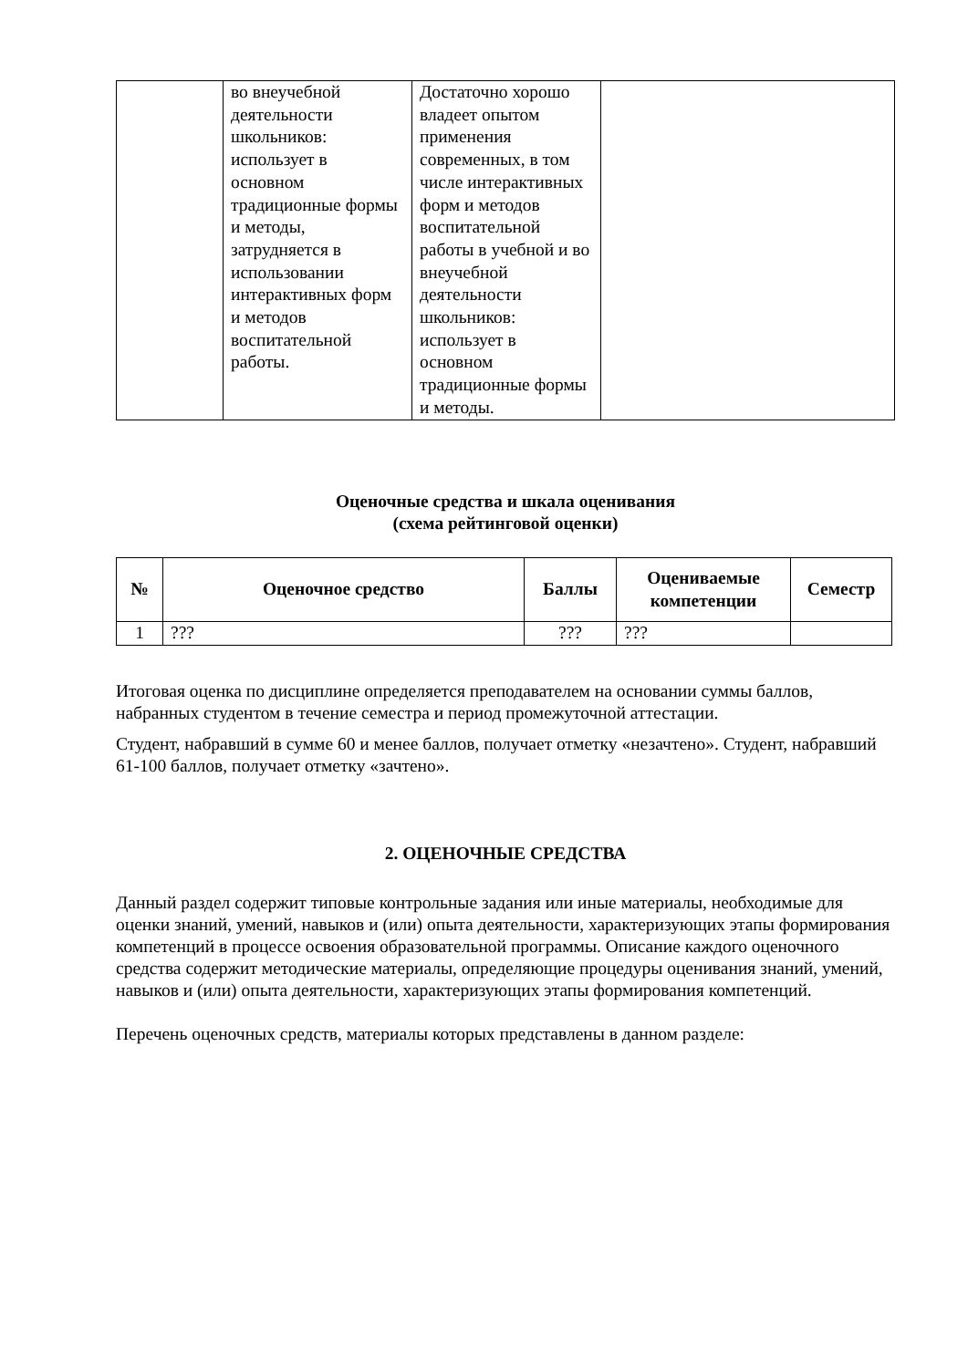| | во внеучебной деятельности школьников: использует в основном традиционные формы и методы, затрудняется в использовании интерактивных форм и методов воспитательной работы. | Достаточно хорошо владеет опытом применения современных, в том числе интерактивных форм и методов воспитательной работы в учебной и во внеучебной деятельности школьников: использует в основном традиционные формы и методы. | |
Оценочные средства и шкала оценивания
(схема рейтинговой оценки)
| № | Оценочное средство | Баллы | Оцениваемые компетенции | Семестр |
| --- | --- | --- | --- | --- |
| 1 | ??? | ??? | ??? | |
Итоговая оценка по дисциплине определяется преподавателем на основании суммы баллов, набранных студентом в течение семестра и период промежуточной аттестации.
Студент, набравший в сумме 60 и менее баллов, получает отметку «незачтено». Студент, набравший 61-100 баллов, получает отметку «зачтено».
2. ОЦЕНОЧНЫЕ СРЕДСТВА
Данный раздел содержит типовые контрольные задания или иные материалы, необходимые для оценки знаний, умений, навыков и (или) опыта деятельности, характеризующих этапы формирования компетенций в процессе освоения образовательной программы. Описание каждого оценочного средства содержит методические материалы, определяющие процедуры оценивания знаний, умений, навыков и (или) опыта деятельности, характеризующих этапы формирования компетенций.
Перечень оценочных средств, материалы которых представлены в данном разделе: